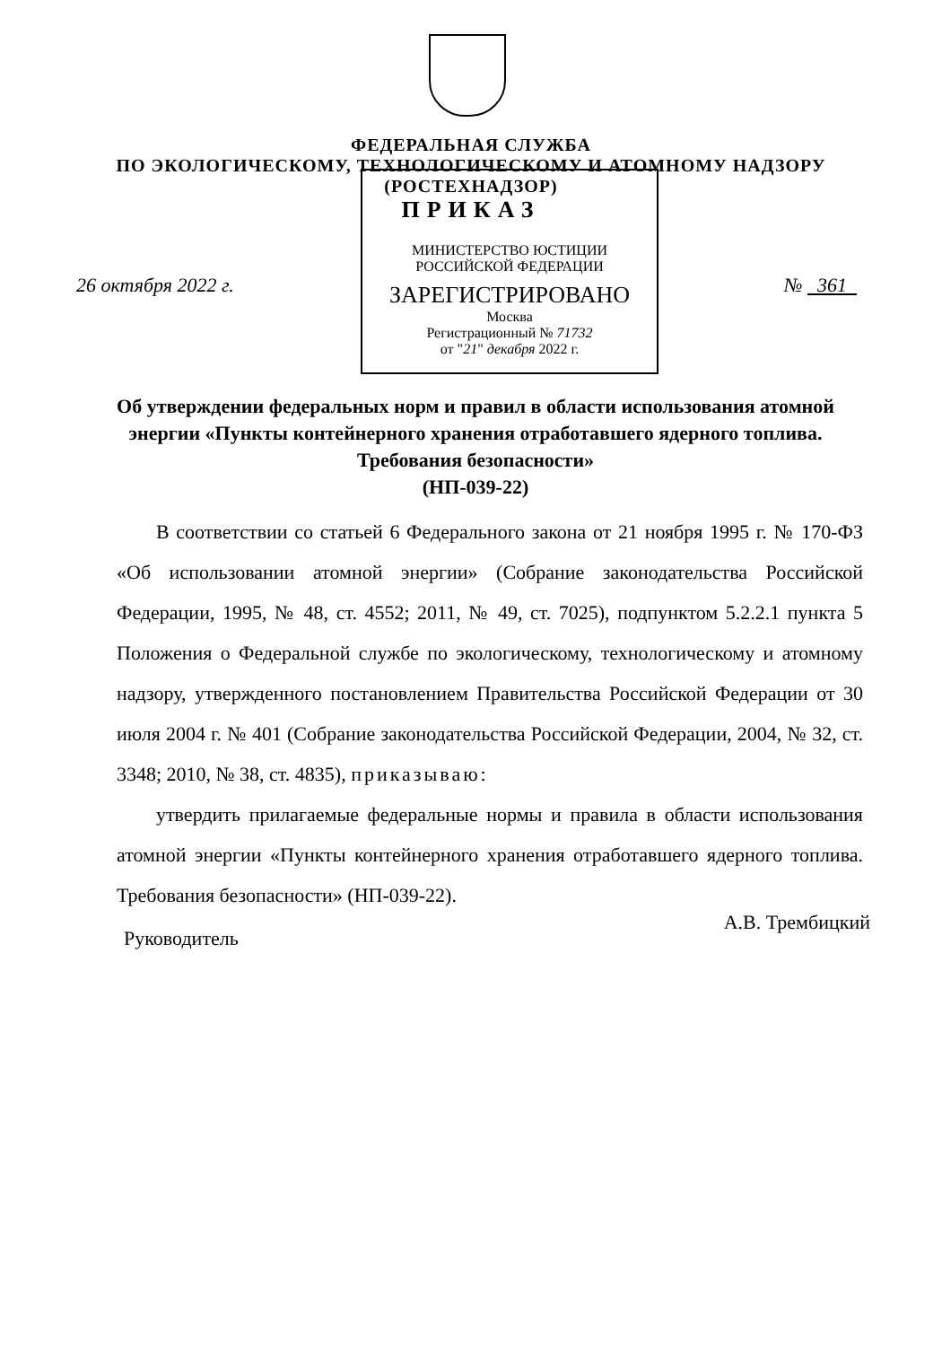ФЕДЕРАЛЬНАЯ СЛУЖБА
ПО ЭКОЛОГИЧЕСКОМУ, ТЕХНОЛОГИЧЕСКОМУ И АТОМНОМУ НАДЗОРУ
(РОСТЕХНАДЗОР)
ПРИКАЗ
МИНИСТЕРСТВО ЮСТИЦИИ РОССИЙСКОЙ ФЕДЕРАЦИИ
ЗАРЕГИСТРИРОВАНО
Москва
Регистрационный № 71732
от "21" декабря 2022 г.
26 октября 2022 г. № 361
Об утверждении федеральных норм и правил в области использования атомной энергии «Пункты контейнерного хранения отработавшего ядерного топлива. Требования безопасности»
(НП-039-22)
В соответствии со статьей 6 Федерального закона от 21 ноября 1995 г. № 170-ФЗ «Об использовании атомной энергии» (Собрание законодательства Российской Федерации, 1995, № 48, ст. 4552; 2011, № 49, ст. 7025), подпунктом 5.2.2.1 пункта 5 Положения о Федеральной службе по экологическому, технологическому и атомному надзору, утвержденного постановлением Правительства Российской Федерации от 30 июля 2004 г. № 401 (Собрание законодательства Российской Федерации, 2004, № 32, ст. 3348; 2010, № 38, ст. 4835), приказываю:
утвердить прилагаемые федеральные нормы и правила в области использования атомной энергии «Пункты контейнерного хранения отработавшего ядерного топлива. Требования безопасности» (НП-039-22).
Руководитель А.В. Трембицкий